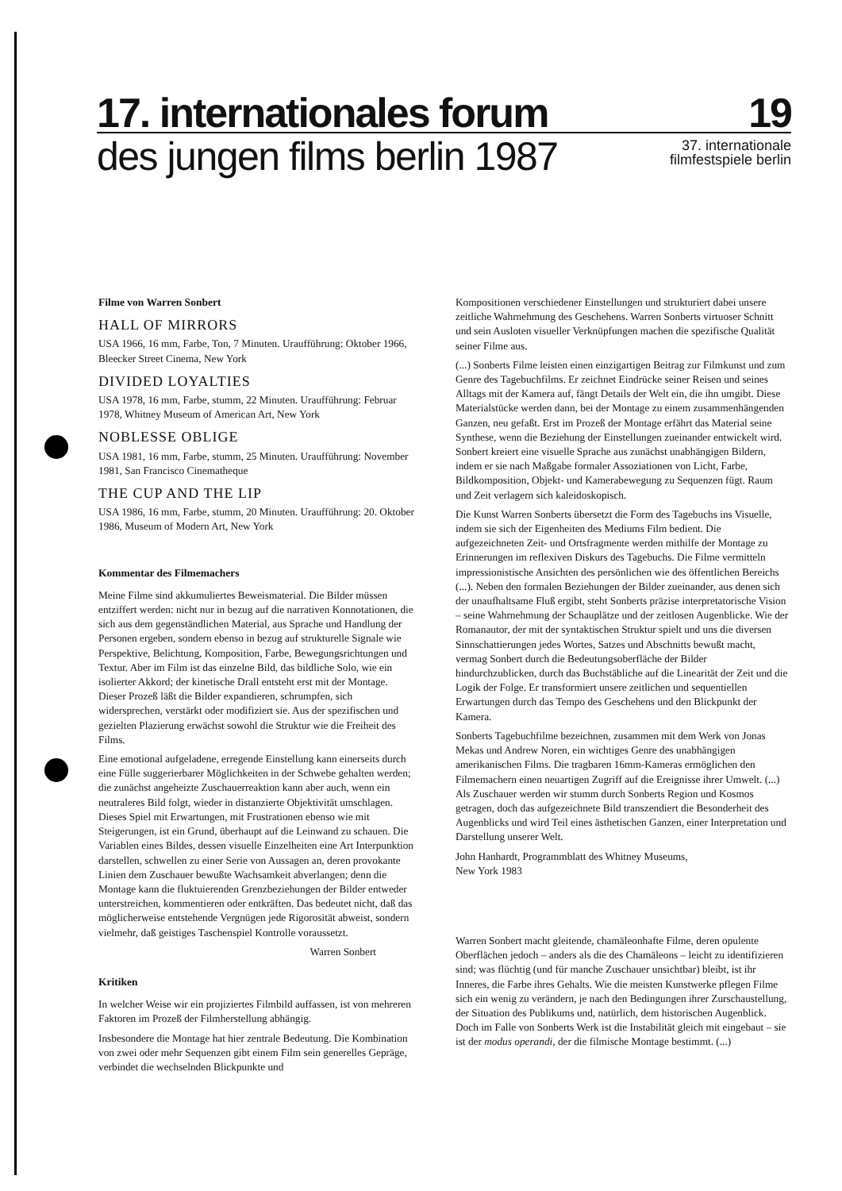17. internationales forum 19
des jungen films berlin 1987 37. internationale
filmfestspiele berlin
Filme von Warren Sonbert
HALL OF MIRRORS
USA 1966, 16 mm, Farbe, Ton, 7 Minuten. Uraufführung: Oktober 1966, Bleecker Street Cinema, New York
DIVIDED LOYALTIES
USA 1978, 16 mm, Farbe, stumm, 22 Minuten. Uraufführung: Februar 1978, Whitney Museum of American Art, New York
NOBLESSE OBLIGE
USA 1981, 16 mm, Farbe, stumm, 25 Minuten. Uraufführung: November 1981, San Francisco Cinematheque
THE CUP AND THE LIP
USA 1986, 16 mm, Farbe, stumm, 20 Minuten. Uraufführung: 20. Oktober 1986, Museum of Modern Art, New York
Kommentar des Filmemachers
Meine Filme sind akkumuliertes Beweismaterial. Die Bilder müssen entziffert werden: nicht nur in bezug auf die narrativen Konnotationen, die sich aus dem gegenständlichen Material, aus Sprache und Handlung der Personen ergeben, sondern ebenso in bezug auf strukturelle Signale wie Perspektive, Belichtung, Komposition, Farbe, Bewegungsrichtungen und Textur. Aber im Film ist das einzelne Bild, das bildliche Solo, wie ein isolierter Akkord; der kinetische Drall entsteht erst mit der Montage. Dieser Prozeß läßt die Bilder expandieren, schrumpfen, sich widersprechen, verstärkt oder modifiziert sie. Aus der spezifischen und gezielten Plazierung erwächst sowohl die Struktur wie die Freiheit des Films.
Eine emotional aufgeladene, erregende Einstellung kann einerseits durch eine Fülle suggerierbarer Möglichkeiten in der Schwebe gehalten werden; die zunächst angeheizte Zuschauerreaktion kann aber auch, wenn ein neutraleres Bild folgt, wieder in distanzierte Objektivität umschlagen. Dieses Spiel mit Erwartungen, mit Frustrationen ebenso wie mit Steigerungen, ist ein Grund, überhaupt auf die Leinwand zu schauen. Die Variablen eines Bildes, dessen visuelle Einzelheiten eine Art Interpunktion darstellen, schwellen zu einer Serie von Aussagen an, deren provokante Linien dem Zuschauer bewußte Wachsamkeit abverlangen; denn die Montage kann die fluktuierenden Grenzbeziehungen der Bilder entweder unterstreichen, kommentieren oder entkräften. Das bedeutet nicht, daß das möglicherweise entstehende Vergnügen jede Rigorosität abweist, sondern vielmehr, daß geistiges Taschenspiel Kontrolle voraussetzt.
Warren Sonbert
Kritiken
In welcher Weise wir ein projiziertes Filmbild auffassen, ist von mehreren Faktoren im Prozeß der Filmherstellung abhängig.
Insbesondere die Montage hat hier zentrale Bedeutung. Die Kombination von zwei oder mehr Sequenzen gibt einem Film sein generelles Gepräge, verbindet die wechselnden Blickpunkte und
Kompositionen verschiedener Einstellungen und strukturiert dabei unsere zeitliche Wahrnehmung des Geschehens. Warren Sonberts virtuoser Schnitt und sein Ausloten visueller Verknüpfungen machen die spezifische Qualität seiner Filme aus.
(...) Sonberts Filme leisten einen einzigartigen Beitrag zur Filmkunst und zum Genre des Tagebuchfilms. Er zeichnet Eindrücke seiner Reisen und seines Alltags mit der Kamera auf, fängt Details der Welt ein, die ihn umgibt. Diese Materialstücke werden dann, bei der Montage zu einem zusammenhängenden Ganzen, neu gefaßt. Erst im Prozeß der Montage erfährt das Material seine Synthese, wenn die Beziehung der Einstellungen zueinander entwickelt wird. Sonbert kreiert eine visuelle Sprache aus zunächst unabhängigen Bildern, indem er sie nach Maßgabe formaler Assoziationen von Licht, Farbe, Bildkomposition, Objekt- und Kamerabewegung zu Sequenzen fügt. Raum und Zeit verlagern sich kaleidoskopisch.
Die Kunst Warren Sonberts übersetzt die Form des Tagebuchs ins Visuelle, indem sie sich der Eigenheiten des Mediums Film bedient. Die aufgezeichneten Zeit- und Ortsfragmente werden mithilfe der Montage zu Erinnerungen im reflexiven Diskurs des Tagebuchs. Die Filme vermitteln impressionistische Ansichten des persönlichen wie des öffentlichen Bereichs (...). Neben den formalen Beziehungen der Bilder zueinander, aus denen sich der unaufhaltsame Fluß ergibt, steht Sonberts präzise interpretatorische Vision – seine Wahrnehmung der Schauplätze und der zeitlosen Augenblicke. Wie der Romanautor, der mit der syntaktischen Struktur spielt und uns die diversen Sinnschattierungen jedes Wortes, Satzes und Abschnitts bewußt macht, vermag Sonbert durch die Bedeutungsoberfläche der Bilder hindurchzublicken, durch das Buchstäbliche auf die Linearität der Zeit und die Logik der Folge. Er transformiert unsere zeitlichen und sequentiellen Erwartungen durch das Tempo des Geschehens und den Blickpunkt der Kamera.
Sonberts Tagebuchfilme bezeichnen, zusammen mit dem Werk von Jonas Mekas und Andrew Noren, ein wichtiges Genre des unabhängigen amerikanischen Films. Die tragbaren 16mm-Kameras ermöglichen den Filmemachern einen neuartigen Zugriff auf die Ereignisse ihrer Umwelt. (...) Als Zuschauer werden wir stumm durch Sonberts Region und Kosmos getragen, doch das aufgezeichnete Bild transzendiert die Besonderheit des Augenblicks und wird Teil eines ästhetischen Ganzen, einer Interpretation und Darstellung unserer Welt.
John Hanhardt, Programmblatt des Whitney Museums,
New York 1983
Warren Sonbert macht gleitende, chamäleonhafte Filme, deren opulente Oberflächen jedoch – anders als die des Chamäleons – leicht zu identifizieren sind; was flüchtig (und für manche Zuschauer unsichtbar) bleibt, ist ihr Inneres, die Farbe ihres Gehalts. Wie die meisten Kunstwerke pflegen Filme sich ein wenig zu verändern, je nach den Bedingungen ihrer Zurschaustellung, der Situation des Publikums und, natürlich, dem historischen Augenblick. Doch im Falle von Sonberts Werk ist die Instabilität gleich mit eingebaut – sie ist der modus operandi, der die filmische Montage bestimmt. (...)